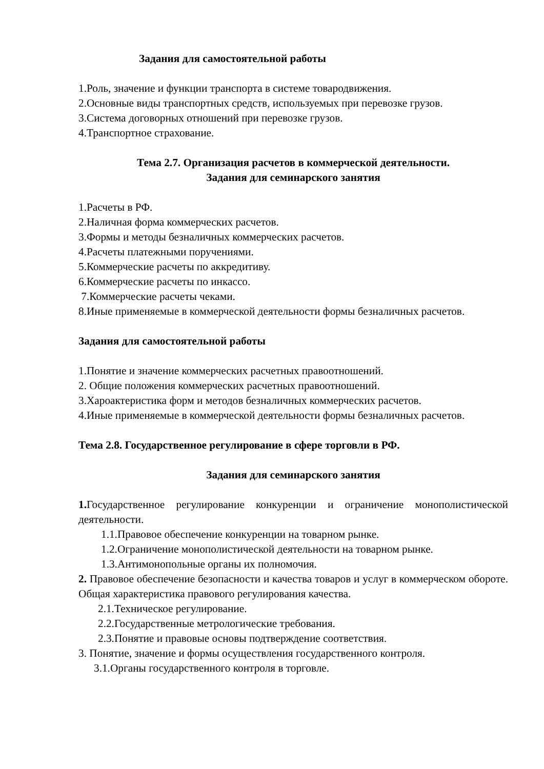Задания для самостоятельной работы
1.Роль, значение и функции транспорта в системе товародвижения.
2.Основные виды транспортных средств, используемых при перевозке грузов.
3.Система договорных отношений при перевозке грузов.
4.Транспортное страхование.
Тема 2.7. Организация расчетов в коммерческой деятельности.
Задания для семинарского занятия
1.Расчеты в РФ.
2.Наличная форма коммерческих расчетов.
3.Формы и методы безналичных коммерческих расчетов.
4.Расчеты платежными поручениями.
5.Коммерческие расчеты по аккредитиву.
6.Коммерческие расчеты по инкассо.
7.Коммерческие расчеты чеками.
8.Иные применяемые в коммерческой деятельности формы безналичных расчетов.
Задания для самостоятельной работы
1.Понятие и значение коммерческих расчетных правоотношений.
2. Общие положения коммерческих расчетных правоотношений.
3.Хароактеристика форм и методов безналичных коммерческих расчетов.
4.Иные применяемые в коммерческой деятельности формы безналичных расчетов.
Тема 2.8. Государственное регулирование в сфере торговли в РФ.
Задания для семинарского занятия
1. Государственное регулирование конкуренции и ограничение монополистической деятельности.
1.1.Правовое обеспечение конкуренции на товарном рынке.
1.2.Ограничение монополистической деятельности на товарном рынке.
1.3.Антимонопольные органы их полномочия.
2. Правовое обеспечение безопасности и качества товаров и услуг в коммерческом обороте. Общая характеристика правового регулирования качества.
2.1.Техническое регулирование.
2.2.Государственные метрологические требования.
2.3.Понятие и правовые основы подтверждение соответствия.
3. Понятие, значение и формы осуществления государственного контроля.
3.1.Органы государственного контроля в торговле.